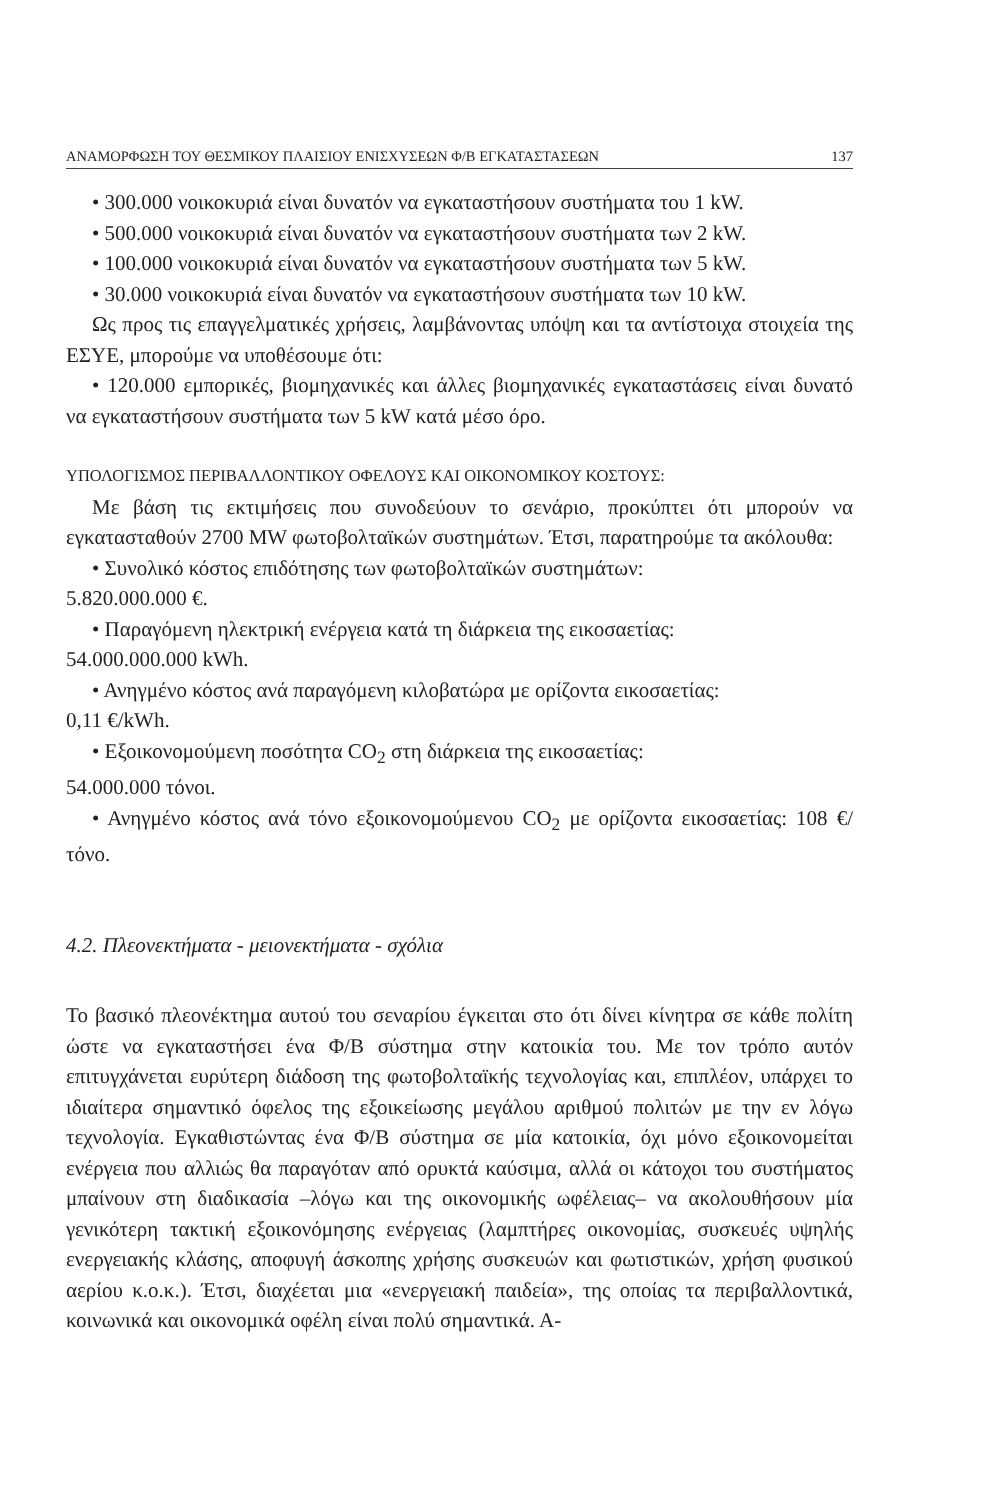ΑΝΑΜΟΡΦΩΣΗ ΤΟΥ ΘΕΣΜΙΚΟΥ ΠΛΑΙΣΙΟΥ ΕΝΙΣΧΥΣΕΩΝ Φ/Β ΕΓΚΑΤΑΣΤΑΣΕΩΝ 137
• 300.000 νοικοκυριά είναι δυνατόν να εγκαταστήσουν συστήματα του 1 kW.
• 500.000 νοικοκυριά είναι δυνατόν να εγκαταστήσουν συστήματα των 2 kW.
• 100.000 νοικοκυριά είναι δυνατόν να εγκαταστήσουν συστήματα των 5 kW.
• 30.000 νοικοκυριά είναι δυνατόν να εγκαταστήσουν συστήματα των 10 kW.
Ως προς τις επαγγελματικές χρήσεις, λαμβάνοντας υπόψη και τα αντίστοιχα στοιχεία της ΕΣΥΕ, μπορούμε να υποθέσουμε ότι:
• 120.000 εμπορικές, βιομηχανικές και άλλες βιομηχανικές εγκαταστάσεις είναι δυνατό να εγκαταστήσουν συστήματα των 5 kW κατά μέσο όρο.
ΥΠΟΛΟΓΙΣΜΟΣ ΠΕΡΙΒΑΛΛΟΝΤΙΚΟΥ ΟΦΕΛΟΥΣ ΚΑΙ ΟΙΚΟΝΟΜΙΚΟΥ ΚΟΣΤΟΥΣ:
Με βάση τις εκτιμήσεις που συνοδεύουν το σενάριο, προκύπτει ότι μπορούν να εγκατασταθούν 2700 MW φωτοβολταϊκών συστημάτων. Έτσι, παρατηρούμε τα ακόλουθα:
• Συνολικό κόστος επιδότησης των φωτοβολταϊκών συστημάτων:
5.820.000.000 €.
• Παραγόμενη ηλεκτρική ενέργεια κατά τη διάρκεια της εικοσαετίας:
54.000.000.000 kWh.
• Ανηγμένο κόστος ανά παραγόμενη κιλοβατώρα με ορίζοντα εικοσαετίας:
0,11 €/kWh.
• Εξοικονομούμενη ποσότητα CO<sub>2</sub> στη διάρκεια της εικοσαετίας:
54.000.000 τόνοι.
• Ανηγμένο κόστος ανά τόνο εξοικονομούμενου CO<sub>2</sub> με ορίζοντα εικοσαετίας: 108 €/τόνο.
4.2. Πλεονεκτήματα - μειονεκτήματα - σχόλια
Το βασικό πλεονέκτημα αυτού του σεναρίου έγκειται στο ότι δίνει κίνητρα σε κάθε πολίτη ώστε να εγκαταστήσει ένα Φ/Β σύστημα στην κατοικία του. Με τον τρόπο αυτόν επιτυγχάνεται ευρύτερη διάδοση της φωτοβολταϊκής τεχνολογίας και, επιπλέον, υπάρχει το ιδιαίτερα σημαντικό όφελος της εξοικείωσης μεγάλου αριθμού πολιτών με την εν λόγω τεχνολογία. Εγκαθιστώντας ένα Φ/Β σύστημα σε μία κατοικία, όχι μόνο εξοικονομείται ενέργεια που αλλιώς θα παραγόταν από ορυκτά καύσιμα, αλλά οι κάτοχοι του συστήματος μπαίνουν στη διαδικασία –λόγω και της οικονομικής ωφέλειας– να ακολουθήσουν μία γενικότερη τακτική εξοικονόμησης ενέργειας (λαμπτήρες οικονομίας, συσκευές υψηλής ενεργειακής κλάσης, αποφυγή άσκοπης χρήσης συσκευών και φωτιστικών, χρήση φυσικού αερίου κ.ο.κ.). Έτσι, διαχέεται μια «ενεργειακή παιδεία», της οποίας τα περιβαλλοντικά, κοινωνικά και οικονομικά οφέλη είναι πολύ σημαντικά. Α-